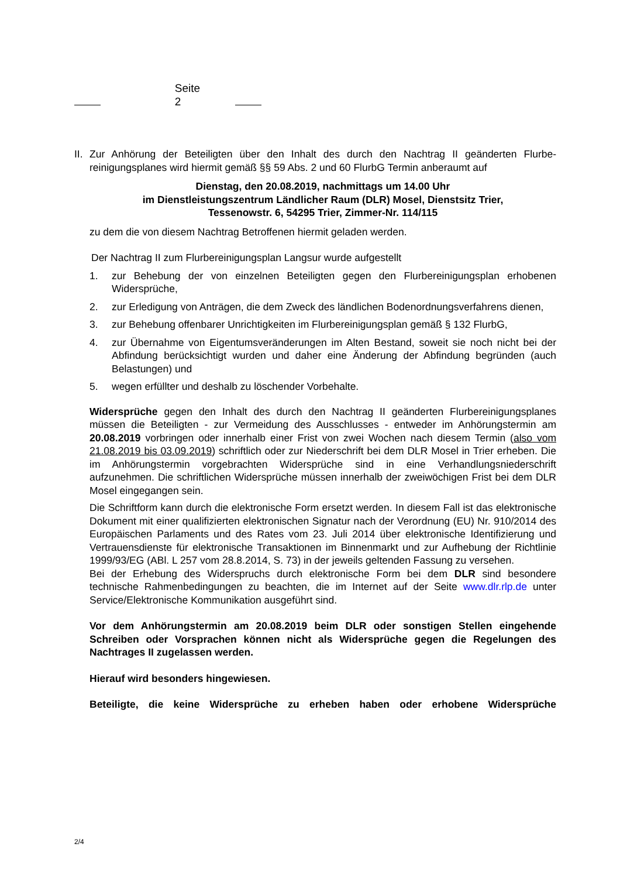Seite 2
II. Zur Anhörung der Beteiligten über den Inhalt des durch den Nachtrag II geänderten Flurbe­reinigungsplanes wird hiermit gemäß §§ 59 Abs. 2 und 60 FlurbG Termin anberaumt auf
Dienstag, den 20.08.2019, nachmittags um 14.00 Uhr
im Dienstleistungszentrum Ländlicher Raum (DLR) Mosel, Dienstsitz Trier,
Tessenowstr. 6, 54295 Trier, Zimmer-Nr. 114/115
zu dem die von diesem Nachtrag Betroffenen hiermit geladen werden.
Der Nachtrag II zum Flurbereinigungsplan Langsur wurde aufgestellt
1. zur Behebung der von einzelnen Beteiligten gegen den Flurbereinigungsplan erho­benen Widersprüche,
2. zur Erledigung von Anträgen, die dem Zweck des ländlichen Bodenordnungs­verfahrens dienen,
3. zur Behebung offenbarer Unrichtigkeiten im Flurbereinigungsplan gemäß § 132 FlurbG,
4. zur Übernahme von Eigentumsveränderungen im Alten Bestand, soweit sie noch nicht bei der Abfindung berücksichtigt wurden und daher eine Änderung der Abfindung begründen (auch Belastungen) und
5. wegen erfüllter und deshalb zu löschender Vorbehalte.
Widersprüche gegen den Inhalt des durch den Nachtrag II geänderten Flurbereinigungs­planes müssen die Beteiligten - zur Vermeidung des Ausschlusses - entweder im Anhö­rungstermin am 20.08.2019 vorbringen oder innerhalb einer Frist von zwei Wochen nach diesem Termin (also vom 21.08.2019 bis 03.09.2019) schriftlich oder zur Niederschrift bei dem DLR Mosel in Trier erheben. Die im Anhörungstermin vorgebrachten Widersprüche sind in eine Verhandlungsniederschrift aufzunehmen. Die schriftlichen Widersprüche müs­sen innerhalb der zweiwöchigen Frist bei dem DLR Mosel eingegangen sein.
Die Schriftform kann durch die elektronische Form ersetzt werden. In diesem Fall ist das elektronische Dokument mit einer qualifizierten elektronischen Signatur nach der Verord­nung (EU) Nr. 910/2014 des Europäischen Parlaments und des Rates vom 23. Juli 2014 über elektronische Identifizierung und Vertrauensdienste für elektronische Transaktionen im Binnenmarkt und zur Aufhebung der Richtlinie 1999/93/EG (ABl. L 257 vom 28.8.2014, S. 73) in der jeweils geltenden Fassung zu versehen.
Bei der Erhebung des Widerspruchs durch elektronische Form bei dem DLR sind beson­dere technische Rahmenbedingungen zu beachten, die im Internet auf der Seite www.dlr.rlp.de unter Service/Elektronische Kommunikation ausgeführt sind.
Vor dem Anhörungstermin am 20.08.2019 beim DLR oder sonstigen Stellen einge­hende Schreiben oder Vorsprachen können nicht als Widersprüche gegen die Rege­lungen des Nachtrages II zugelassen werden.
Hierauf wird besonders hingewiesen.
Beteiligte, die keine Widersprüche zu erheben haben oder erhobene Widersprüche
2/4